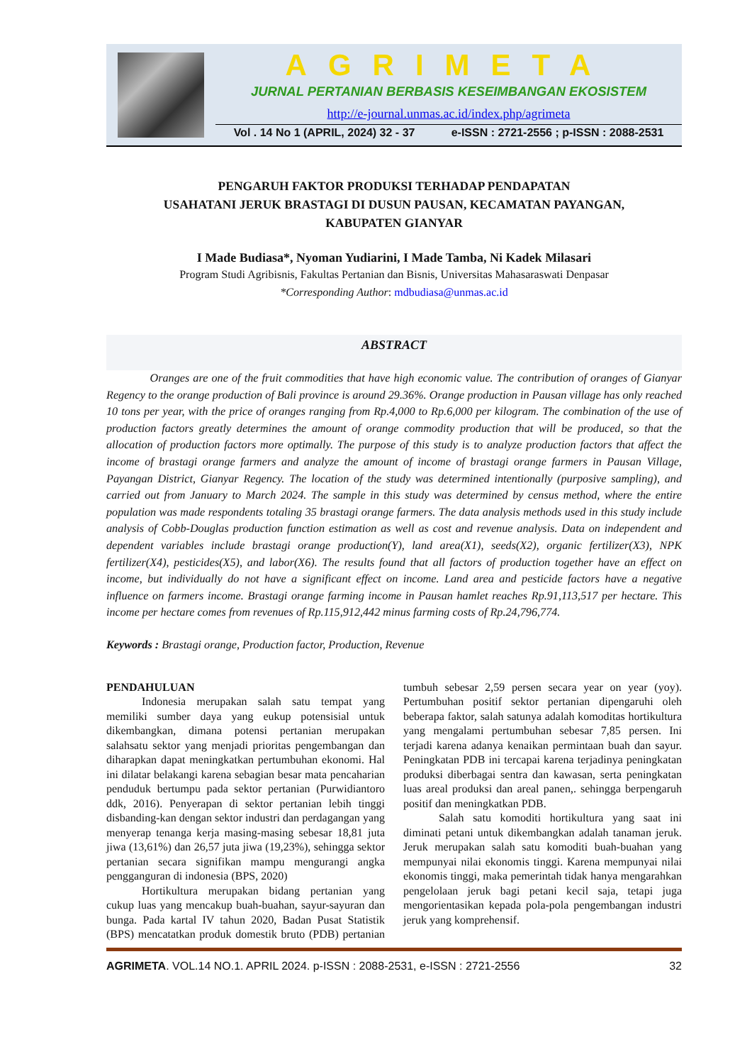AGRIMETA
JURNAL PERTANIAN BERBASIS KESEIMBANGAN EKOSISTEM
http://e-journal.unmas.ac.id/index.php/agrimeta
Vol . 14 No 1 (APRIL, 2024) 32 - 37 e-ISSN : 2721-2556 ; p-ISSN : 2088-2531
PENGARUH FAKTOR PRODUKSI TERHADAP PENDAPATAN
USAHATANI JERUK BRASTAGI DI DUSUN PAUSAN, KECAMATAN PAYANGAN,
KABUPATEN GIANYAR
I Made Budiasa*, Nyoman Yudiarini, I Made Tamba, Ni Kadek Milasari
Program Studi Agribisnis, Fakultas Pertanian dan Bisnis, Universitas Mahasaraswati Denpasar
*Corresponding Author: mdbudiasa@unmas.ac.id
ABSTRACT
Oranges are one of the fruit commodities that have high economic value. The contribution of oranges of Gianyar Regency to the orange production of Bali province is around 29.36%. Orange production in Pausan village has only reached 10 tons per year, with the price of oranges ranging from Rp.4,000 to Rp.6,000 per kilogram. The combination of the use of production factors greatly determines the amount of orange commodity production that will be produced, so that the allocation of production factors more optimally. The purpose of this study is to analyze production factors that affect the income of brastagi orange farmers and analyze the amount of income of brastagi orange farmers in Pausan Village, Payangan District, Gianyar Regency. The location of the study was determined intentionally (purposive sampling), and carried out from January to March 2024. The sample in this study was determined by census method, where the entire population was made respondents totaling 35 brastagi orange farmers. The data analysis methods used in this study include analysis of Cobb-Douglas production function estimation as well as cost and revenue analysis. Data on independent and dependent variables include brastagi orange production(Y), land area(X1), seeds(X2), organic fertilizer(X3), NPK fertilizer(X4), pesticides(X5), and labor(X6). The results found that all factors of production together have an effect on income, but individually do not have a significant effect on income. Land area and pesticide factors have a negative influence on farmers income. Brastagi orange farming income in Pausan hamlet reaches Rp.91,113,517 per hectare. This income per hectare comes from revenues of Rp.115,912,442 minus farming costs of Rp.24,796,774.
Keywords : Brastagi orange, Production factor, Production, Revenue
PENDAHULUAN
Indonesia merupakan salah satu tempat yang memiliki sumber daya yang eukup potensisial untuk dikembangkan, dimana potensi pertanian merupakan salahsatu sektor yang menjadi prioritas pengembangan dan diharapkan dapat meningkatkan pertumbuhan ekonomi. Hal ini dilatar belakangi karena sebagian besar mata pencaharian penduduk bertumpu pada sektor pertanian (Purwidiantoro ddk, 2016). Penyerapan di sektor pertanian lebih tinggi disbanding-kan dengan sektor industri dan perdagangan yang menyerap tenanga kerja masing-masing sebesar 18,81 juta jiwa (13,61%) dan 26,57 juta jiwa (19,23%), sehingga sektor pertanian secara signifikan mampu mengurangi angka pengganguran di indonesia (BPS, 2020)
Hortikultura merupakan bidang pertanian yang cukup luas yang mencakup buah-buahan, sayur-sayuran dan bunga. Pada kartal IV tahun 2020, Badan Pusat Statistik (BPS) mencatatkan produk domestik bruto (PDB) pertanian tumbuh sebesar 2,59 persen secara year on year (yoy). Pertumbuhan positif sektor pertanian dipengaruhi oleh beberapa faktor, salah satunya adalah komoditas hortikultura yang mengalami pertumbuhan sebesar 7,85 persen. Ini terjadi karena adanya kenaikan permintaan buah dan sayur. Peningkatan PDB ini tercapai karena terjadinya peningkatan produksi diberbagai sentra dan kawasan, serta peningkatan luas areal produksi dan areal panen,. sehingga berpengaruh positif dan meningkatkan PDB.
Salah satu komoditi hortikultura yang saat ini diminati petani untuk dikembangkan adalah tanaman jeruk. Jeruk merupakan salah satu komoditi buah-buahan yang mempunyai nilai ekonomis tinggi. Karena mempunyai nilai ekonomis tinggi, maka pemerintah tidak hanya mengarahkan pengelolaan jeruk bagi petani kecil saja, tetapi juga mengorientasikan kepada pola-pola pengembangan industri jeruk yang komprehensif.
AGRIMETA. VOL.14 NO.1. APRIL 2024. p-ISSN : 2088-2531, e-ISSN : 2721-2556 32